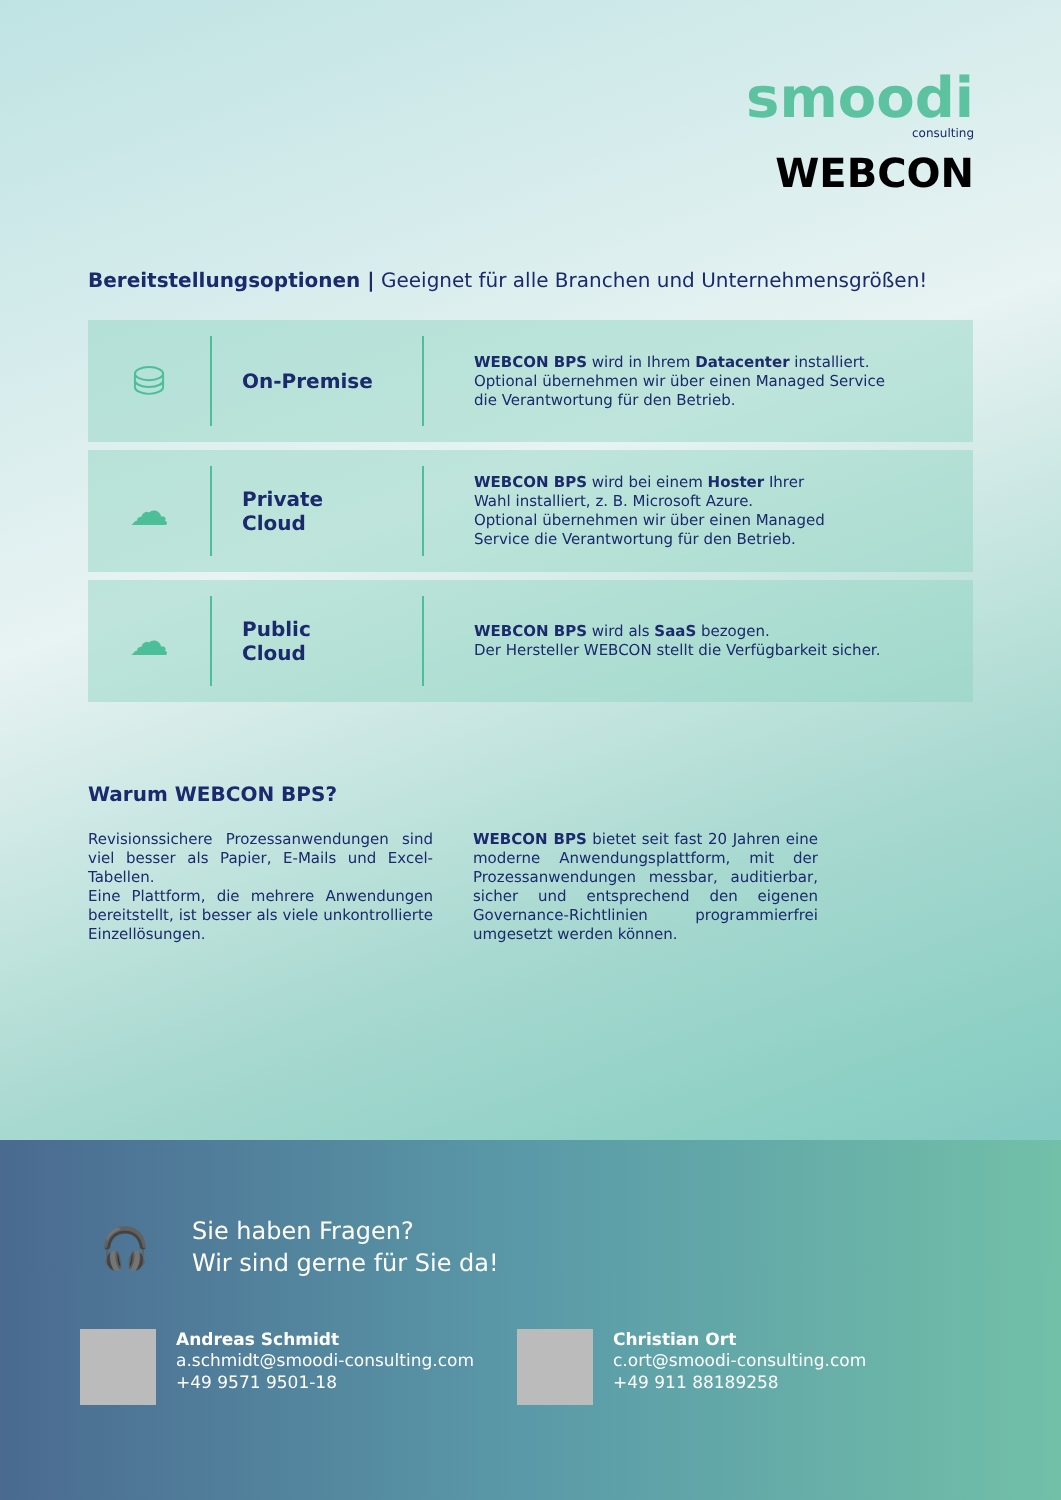smoodi
consulting
WEBCON
Bereitstellungsoptionen | Geeignet für alle Branchen und Unternehmensgrößen!
⛁
On-Premise
WEBCON BPS wird in Ihrem Datacenter installiert.
Optional übernehmen wir über einen Managed Service
die Verantwortung für den Betrieb.
☁
Private
Cloud
WEBCON BPS wird bei einem Hoster Ihrer
Wahl installiert, z. B. Microsoft Azure.
Optional übernehmen wir über einen Managed
Service die Verantwortung für den Betrieb.
☁
Public
Cloud
WEBCON BPS wird als SaaS bezogen.
Der Hersteller WEBCON stellt die Verfügbarkeit sicher.
Warum WEBCON BPS?
Revisionssichere Prozessanwendungen sind viel besser als Papier, E-Mails und Excel-Tabellen.
Eine Plattform, die mehrere Anwendungen bereitstellt, ist besser als viele unkontrollierte Einzellösungen.
WEBCON BPS bietet seit fast 20 Jahren eine moderne Anwendungsplattform, mit der Prozessanwendungen messbar, auditierbar, sicher und entsprechend den eigenen Governance-Richtlinien programmierfrei umgesetzt werden können.
🎧
Sie haben Fragen?
Wir sind gerne für Sie da!
Andreas Schmidt
a.schmidt@smoodi-consulting.com
+49 9571 9501-18
Christian Ort
c.ort@smoodi-consulting.com
+49 911 88189258